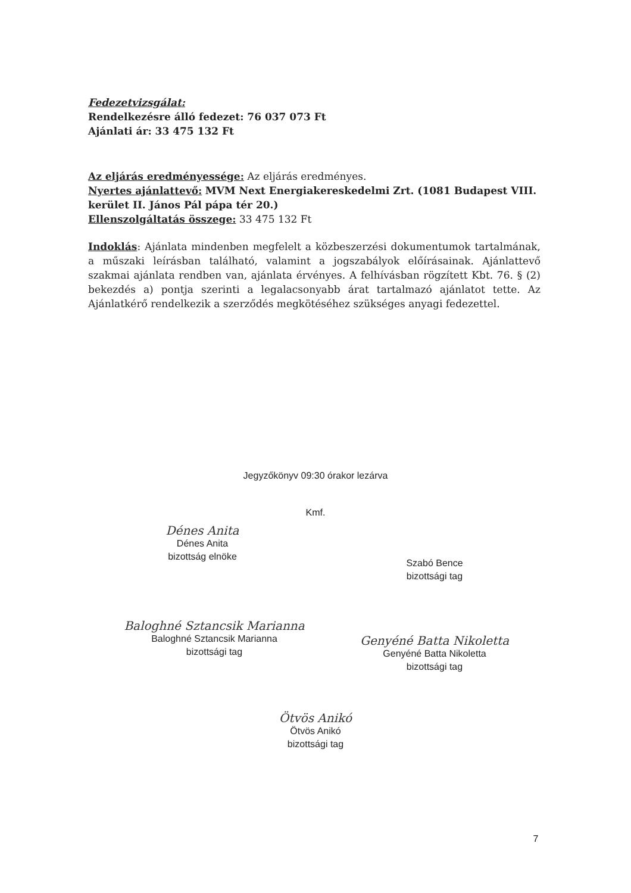Fedezetvizsgálat:
Rendelkezésre álló fedezet: 76 037 073 Ft
Ajánlati ár: 33 475 132 Ft
Az eljárás eredményessége: Az eljárás eredményes.
Nyertes ajánlattevő: MVM Next Energiakereskedelmi Zrt. (1081 Budapest VIII. kerület II. János Pál pápa tér 20.)
Ellenszolgáltatás összege: 33 475 132 Ft
Indoklás: Ajánlata mindenben megfelelt a közbeszerzési dokumentumok tartalmának, a műszaki leírásban található, valamint a jogszabályok előírásainak. Ajánlattevő szakmai ajánlata rendben van, ajánlata érvényes. A felhívásban rögzített Kbt. 76. § (2) bekezdés a) pontja szerinti a legalacsonyabb árat tartalmazó ajánlatot tette. Az Ajánlatkérő rendelkezik a szerződés megkötéséhez szükséges anyagi fedezettel.
Jegyzőkönyv 09:30 órakor lezárva
Kmf.
Dénes Anita
Dénes Anita
bizottság elnöke
Szabó Bence
bizottsági tag
Baloghné Sztancsik Marianna
Baloghné Sztancsik Marianna
bizottsági tag
Genyéné Batta Nikoletta
Genyéné Batta Nikoletta
bizottsági tag
Ötvös Anikó
Ötvös Anikó
bizottsági tag
7